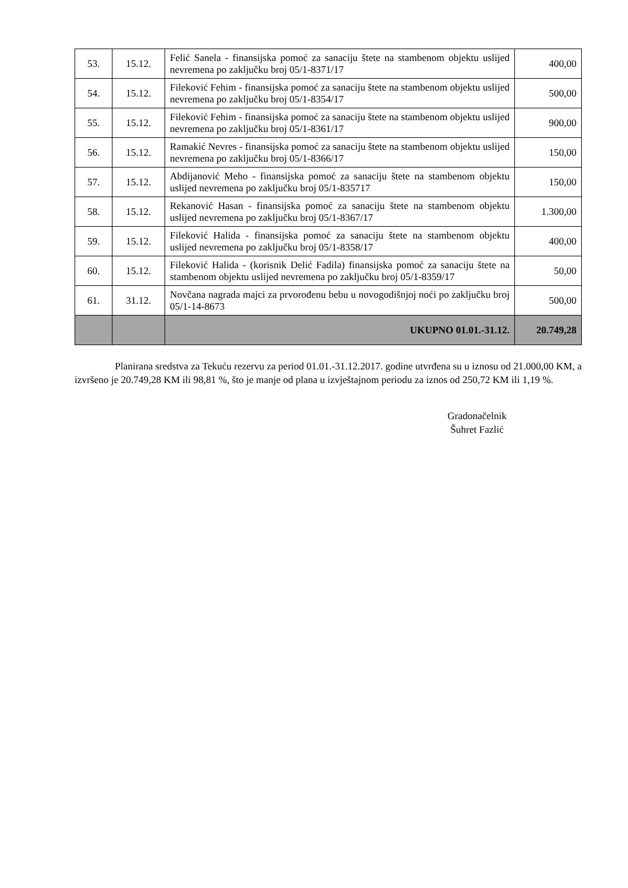| 53. | 15.12. | Felić Sanela - finansijska pomoć za sanaciju štete na stambenom objektu uslijed nevremena po zaključku broj 05/1-8371/17 | 400,00 |
| 54. | 15.12. | Fileković Fehim - finansijska pomoć za sanaciju štete na stambenom objektu uslijed nevremena po zaključku broj 05/1-8354/17 | 500,00 |
| 55. | 15.12. | Fileković Fehim - finansijska pomoć za sanaciju štete na stambenom objektu uslijed nevremena po zaključku broj 05/1-8361/17 | 900,00 |
| 56. | 15.12. | Ramakić Nevres - finansijska pomoć za sanaciju štete na stambenom objektu uslijed nevremena po zaključku broj 05/1-8366/17 | 150,00 |
| 57. | 15.12. | Abdijanović Meho - finansijska pomoć za sanaciju štete na stambenom objektu uslijed nevremena po zaključku broj 05/1-835717 | 150,00 |
| 58. | 15.12. | Rekanović Hasan - finansijska pomoć za sanaciju štete na stambenom objektu uslijed nevremena po zaključku broj 05/1-8367/17 | 1.300,00 |
| 59. | 15.12. | Fileković Halida - finansijska pomoć za sanaciju štete na stambenom objektu uslijed nevremena po zaključku broj 05/1-8358/17 | 400,00 |
| 60. | 15.12. | Fileković Halida - (korisnik Delić Fadila) finansijska pomoć za sanaciju štete na stambenom objektu uslijed nevremena po zaključku broj 05/1-8359/17 | 50,00 |
| 61. | 31.12. | Novčana nagrada majci za prvorođenu bebu u novogodišnjoj noći po zaključku broj 05/1-14-8673 | 500,00 |
| | | UKUPNO 01.01.-31.12. | 20.749,28 |
Planirana sredstva za Tekuću rezervu za period 01.01.-31.12.2017. godine utvrđena su u iznosu od 21.000,00 KM, a izvršeno je 20.749,28 KM ili 98,81 %, što je manje od plana u izvještajnom periodu za iznos od 250,72 KM ili 1,19 %.
Gradonačelnik
Šuhret Fazlić